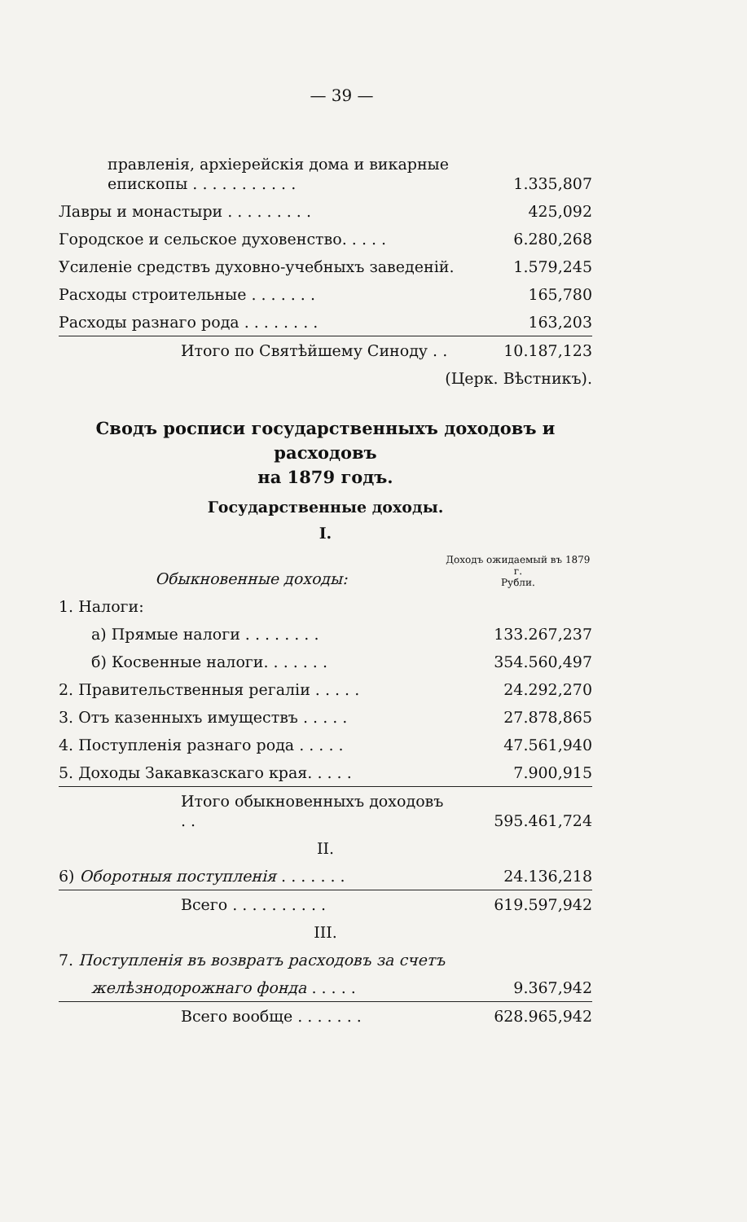— 39 —
| правленія, архіерейскія дома и викарные епископы . . . . . . . . . . . | 1.335,807 |
| Лавры и монастыри . . . . . . . . . | 425,092 |
| Городское и сельское духовенство. . . . . | 6.280,268 |
| Усиленіе средствъ духовно-учебныхъ заведеній. | 1.579,245 |
| Расходы строительные . . . . . . . | 165,780 |
| Расходы разнаго рода . . . . . . . . | 163,203 |
| Итого по Святѣйшему Синоду . . | 10.187,123 |
| (Церк. Вѣстникъ). | |
Сводъ росписи государственныхъ доходовъ и расходовъ
на 1879 годъ.
Государственные доходы.
I.
| Обыкновенные доходы: | Доходъ ожидаемый въ 1879 г. Рубли. |
| 1. Налоги: | |
| а) Прямые налоги . . . . . . . . | 133.267,237 |
| б) Косвенные налоги. . . . . . . | 354.560,497 |
| 2. Правительственныя регаліи . . . . . | 24.292,270 |
| 3. Отъ казенныхъ имуществъ . . . . . | 27.878,865 |
| 4. Поступленія разнаго рода . . . . . | 47.561,940 |
| 5. Доходы Закавказскаго края. . . . . | 7.900,915 |
| Итого обыкновенныхъ доходовъ . . | 595.461,724 |
| II. | |
| 6) Оборотныя поступленія . . . . . . . | 24.136,218 |
| Всего . . . . . . . . . . | 619.597,942 |
| III. | |
| 7. Поступленія въ возвратъ расходовъ за счетъ | |
| желѣзнодорожнаго фонда . . . . . | 9.367,942 |
| Всего вообще . . . . . . . | 628.965,942 |